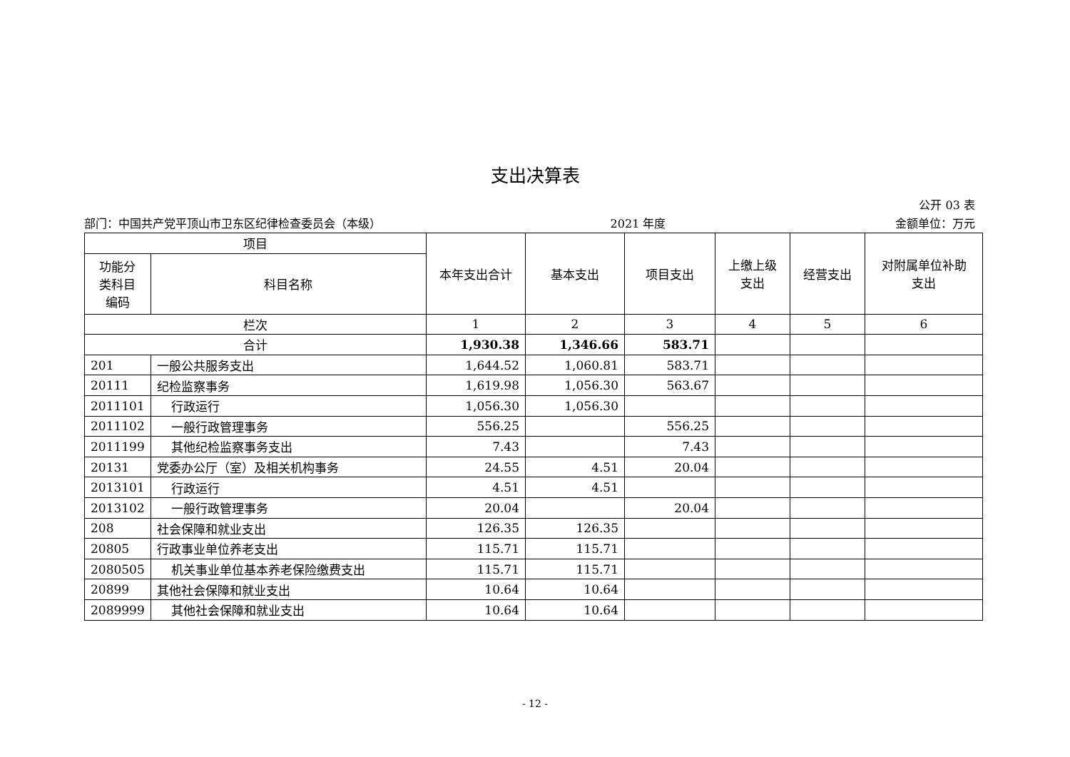支出决算表
公开 03 表
部门：中国共产党平顶山市卫东区纪律检查委员会（本级） 2021 年度 金额单位：万元
| 项目 | | 本年支出合计 | 基本支出 | 项目支出 | 上缴上级 支出 | 经营支出 | 对附属单位补助 支出 |
| --- | --- | --- | --- | --- | --- | --- | --- |
| 功能分 类科目 编码 | 科目名称 | | | | | | |
| 栏次 | | 1 | 2 | 3 | 4 | 5 | 6 |
| 合计 | | 1,930.38 | 1,346.66 | 583.71 | | | |
| 201 | 一般公共服务支出 | 1,644.52 | 1,060.81 | 583.71 | | | |
| 20111 | 纪检监察事务 | 1,619.98 | 1,056.30 | 563.67 | | | |
| 2011101 | 行政运行 | 1,056.30 | 1,056.30 | | | | |
| 2011102 | 一般行政管理事务 | 556.25 | | 556.25 | | | |
| 2011199 | 其他纪检监察事务支出 | 7.43 | | 7.43 | | | |
| 20131 | 党委办公厅（室）及相关机构事务 | 24.55 | 4.51 | 20.04 | | | |
| 2013101 | 行政运行 | 4.51 | 4.51 | | | | |
| 2013102 | 一般行政管理事务 | 20.04 | | 20.04 | | | |
| 208 | 社会保障和就业支出 | 126.35 | 126.35 | | | | |
| 20805 | 行政事业单位养老支出 | 115.71 | 115.71 | | | | |
| 2080505 | 机关事业单位基本养老保险缴费支出 | 115.71 | 115.71 | | | | |
| 20899 | 其他社会保障和就业支出 | 10.64 | 10.64 | | | | |
| 2089999 | 其他社会保障和就业支出 | 10.64 | 10.64 | | | | |
- 12 -